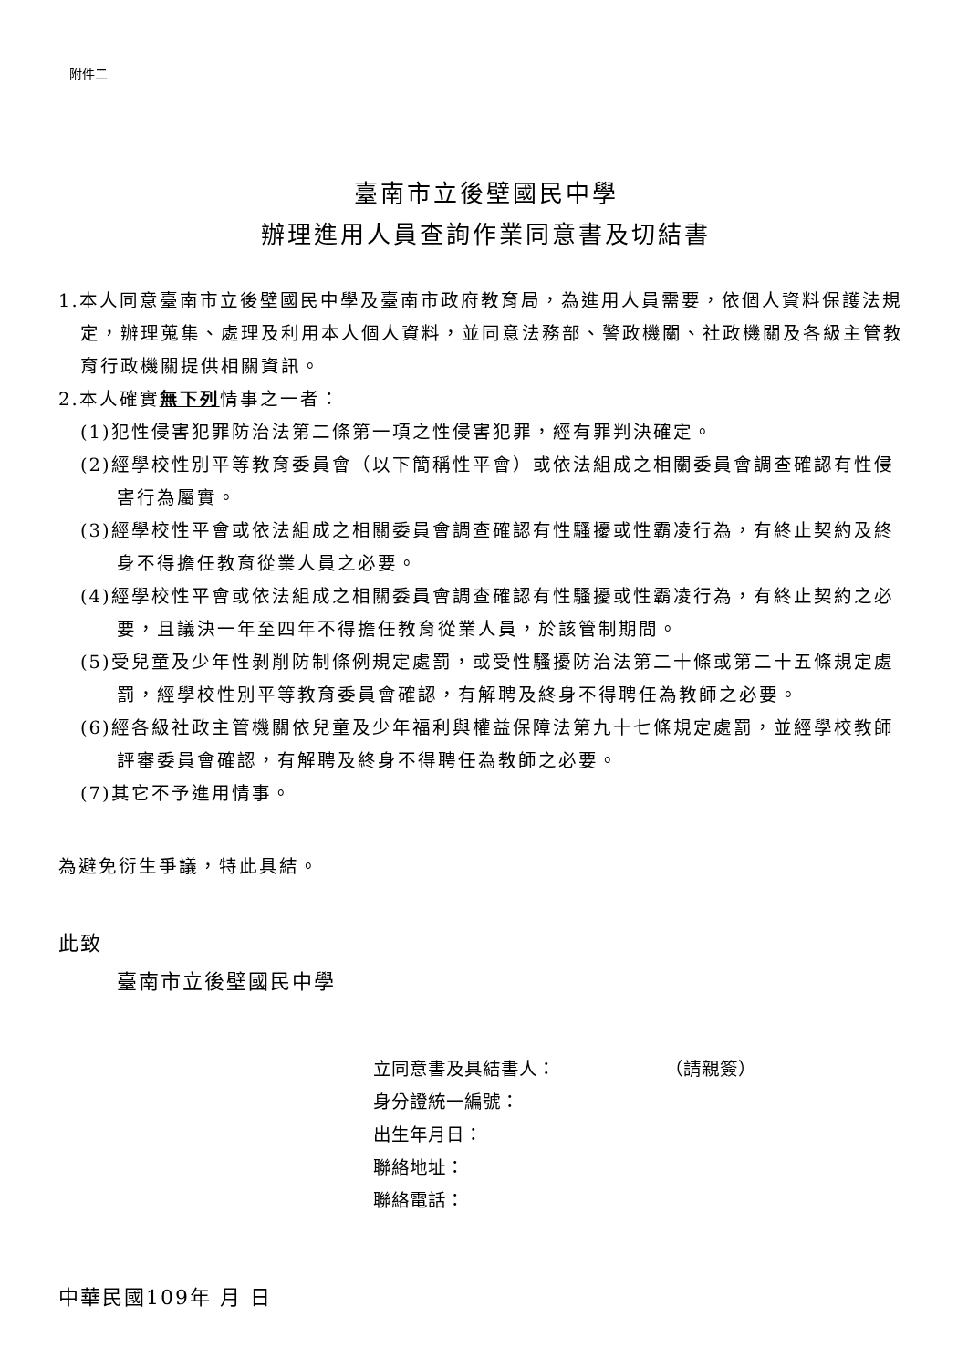附件二
臺南市立後壁國民中學
辦理進用人員查詢作業同意書及切結書
1.本人同意臺南市立後壁國民中學及臺南市政府教育局，為進用人員需要，依個人資料保護法規定，辦理蒐集、處理及利用本人個人資料，並同意法務部、警政機關、社政機關及各級主管教育行政機關提供相關資訊。
2.本人確實無下列情事之一者：
(1)犯性侵害犯罪防治法第二條第一項之性侵害犯罪，經有罪判決確定。
(2)經學校性別平等教育委員會（以下簡稱性平會）或依法組成之相關委員會調查確認有性侵害行為屬實。
(3)經學校性平會或依法組成之相關委員會調查確認有性騷擾或性霸凌行為，有終止契約及終身不得擔任教育從業人員之必要。
(4)經學校性平會或依法組成之相關委員會調查確認有性騷擾或性霸凌行為，有終止契約之必要，且議決一年至四年不得擔任教育從業人員，於該管制期間。
(5)受兒童及少年性剝削防制條例規定處罰，或受性騷擾防治法第二十條或第二十五條規定處罰，經學校性別平等教育委員會確認，有解聘及終身不得聘任為教師之必要。
(6)經各級社政主管機關依兒童及少年福利與權益保障法第九十七條規定處罰，並經學校教師評審委員會確認，有解聘及終身不得聘任為教師之必要。
(7)其它不予進用情事。
為避免衍生爭議，特此具結。
此致
臺南市立後壁國民中學
立同意書及具結書人： （請親簽）
身分證統一編號：
出生年月日：
聯絡地址：
聯絡電話：
中華民國109年 月 日